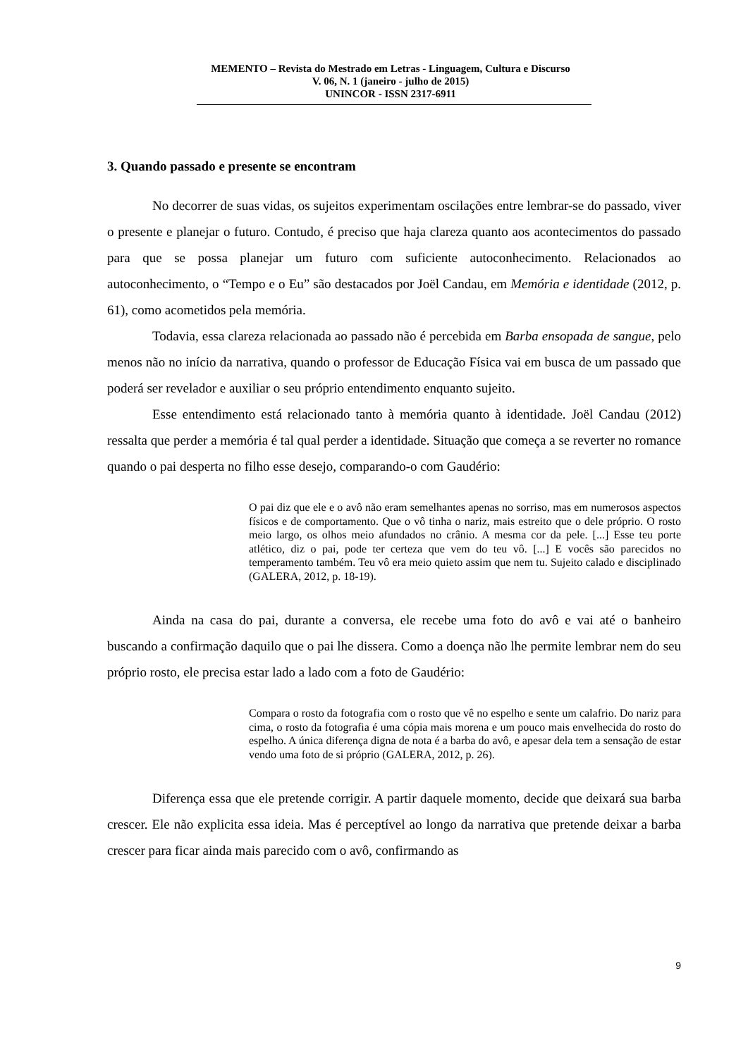MEMENTO – Revista do Mestrado em Letras - Linguagem, Cultura e Discurso
V. 06, N. 1 (janeiro - julho de 2015)
UNINCOR - ISSN 2317-6911
3. Quando passado e presente se encontram
No decorrer de suas vidas, os sujeitos experimentam oscilações entre lembrar-se do passado, viver o presente e planejar o futuro. Contudo, é preciso que haja clareza quanto aos acontecimentos do passado para que se possa planejar um futuro com suficiente autoconhecimento. Relacionados ao autoconhecimento, o “Tempo e o Eu” são destacados por Joël Candau, em Memória e identidade (2012, p. 61), como acometidos pela memória.
Todavia, essa clareza relacionada ao passado não é percebida em Barba ensopada de sangue, pelo menos não no início da narrativa, quando o professor de Educação Física vai em busca de um passado que poderá ser revelador e auxiliar o seu próprio entendimento enquanto sujeito.
Esse entendimento está relacionado tanto à memória quanto à identidade. Joël Candau (2012) ressalta que perder a memória é tal qual perder a identidade. Situação que começa a se reverter no romance quando o pai desperta no filho esse desejo, comparando-o com Gaudério:
O pai diz que ele e o avô não eram semelhantes apenas no sorriso, mas em numerosos aspectos físicos e de comportamento. Que o vô tinha o nariz, mais estreito que o dele próprio. O rosto meio largo, os olhos meio afundados no crânio. A mesma cor da pele. [...] Esse teu porte atlético, diz o pai, pode ter certeza que vem do teu vô. [...] E vocês são parecidos no temperamento também. Teu vô era meio quieto assim que nem tu. Sujeito calado e disciplinado (GALERA, 2012, p. 18-19).
Ainda na casa do pai, durante a conversa, ele recebe uma foto do avô e vai até o banheiro buscando a confirmação daquilo que o pai lhe dissera. Como a doença não lhe permite lembrar nem do seu próprio rosto, ele precisa estar lado a lado com a foto de Gaudério:
Compara o rosto da fotografia com o rosto que vê no espelho e sente um calafrio. Do nariz para cima, o rosto da fotografia é uma cópia mais morena e um pouco mais envelhecida do rosto do espelho. A única diferença digna de nota é a barba do avô, e apesar dela tem a sensação de estar vendo uma foto de si próprio (GALERA, 2012, p. 26).
Diferença essa que ele pretende corrigir. A partir daquele momento, decide que deixará sua barba crescer. Ele não explicita essa ideia. Mas é perceptível ao longo da narrativa que pretende deixar a barba crescer para ficar ainda mais parecido com o avô, confirmando as
9